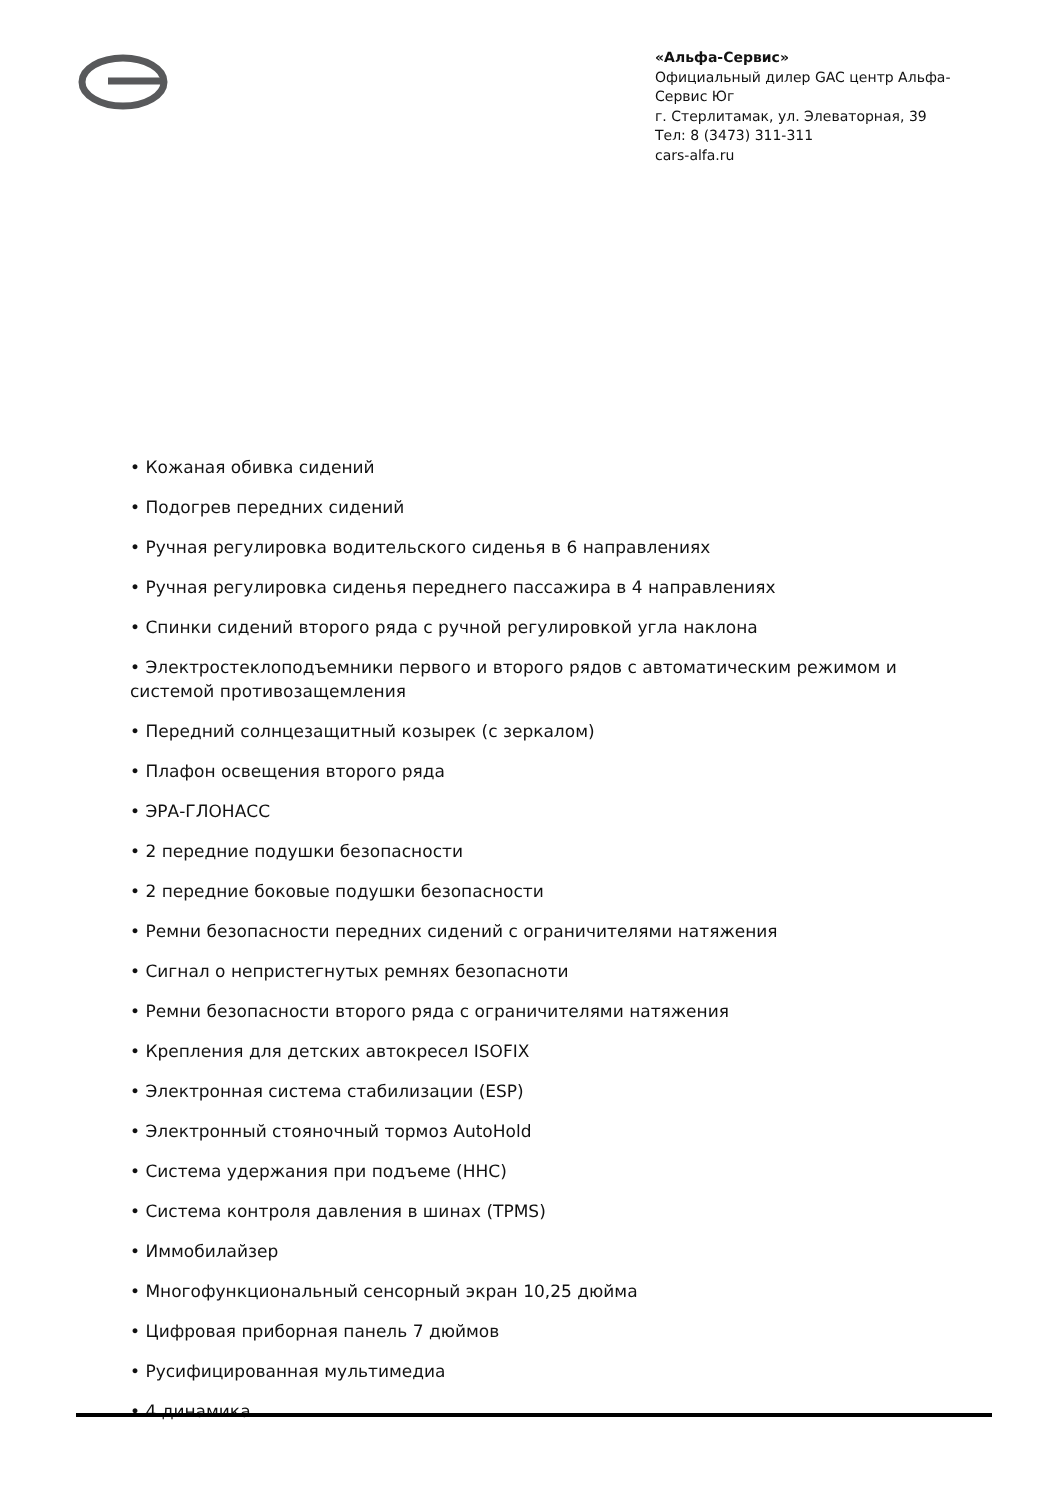«Альфа-Сервис»
Официальный дилер GAC центр Альфа-Сервис Юг
г. Стерлитамак, ул. Элеваторная, 39
Тел: 8 (3473) 311-311
cars-alfa.ru
• Кожаная обивка сидений
• Подогрев передних сидений
• Ручная регулировка водительского сиденья в 6 направлениях
• Ручная регулировка сиденья переднего пассажира в 4 направлениях
• Спинки сидений второго ряда с ручной регулировкой угла наклона
• Электростеклоподъемники первого и второго рядов с автоматическим режимом и системой противозащемления
• Передний солнцезащитный козырек (с зеркалом)
• Плафон освещения второго ряда
• ЭРА-ГЛОНАСС
• 2 передние подушки безопасности
• 2 передние боковые подушки безопасности
• Ремни безопасности передних сидений с ограничителями натяжения
• Сигнал о непристегнутых ремнях безопасноти
• Ремни безопасности второго ряда с ограничителями натяжения
• Крепления для детских автокресел ISOFIX
• Электронная система стабилизации (ESP)
• Электронный стояночный тормоз AutoHold
• Система удержания при подъеме (HHC)
• Система контроля давления в шинах (TPMS)
• Иммобилайзер
• Многофункциональный сенсорный экран 10,25 дюйма
• Цифровая приборная панель 7 дюймов
• Русифицированная мультимедиа
• 4 динамика